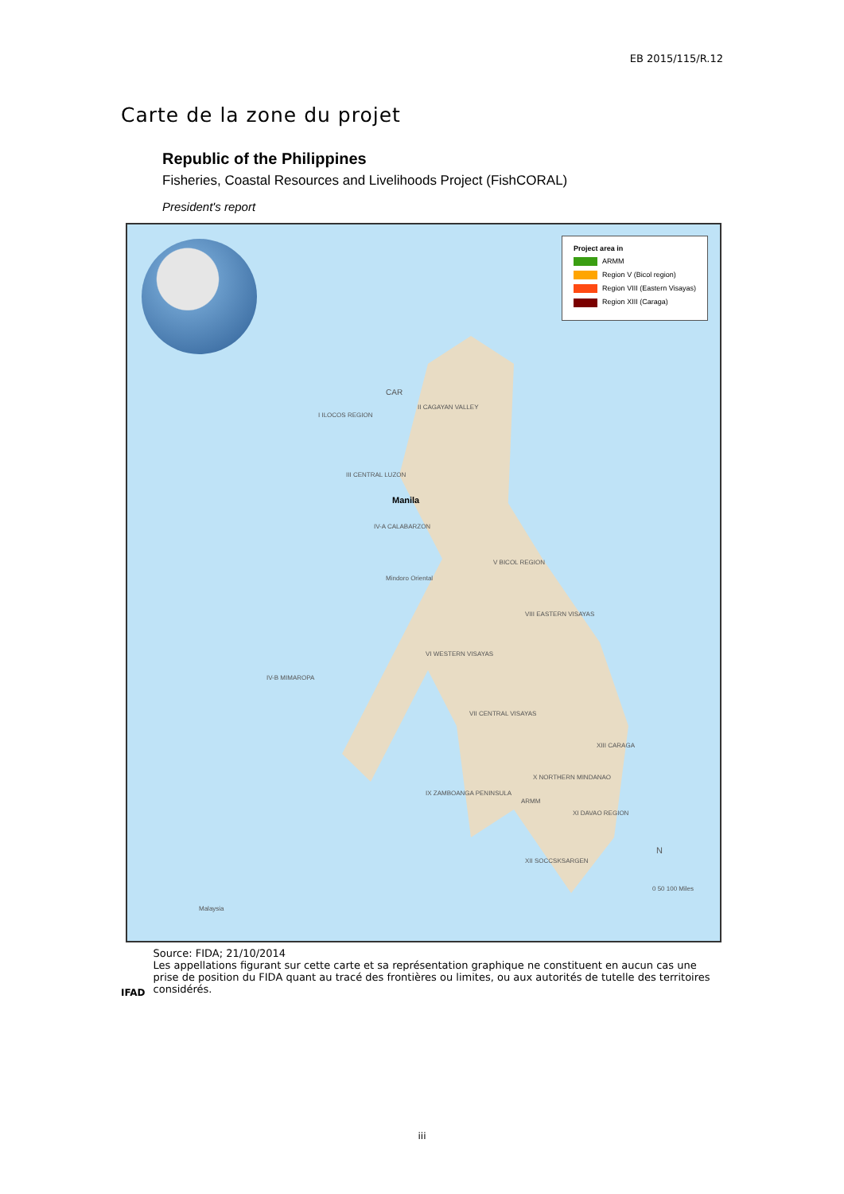EB 2015/115/R.12
Carte de la zone du projet
Republic of the Philippines
Fisheries, Coastal Resources and Livelihoods Project (FishCORAL)
President's report
Project area in
ARMM
Region V (Bicol region)
Region VIII (Eastern Visayas)
Region XIII (Caraga)
CAR
I ILOCOS REGION
II CAGAYAN VALLEY
III CENTRAL LUZON
Manila
IV-A CALABARZON
V BICOL REGION
Mindoro Oriental
VIII EASTERN VISAYAS
VI WESTERN VISAYAS
IV-B MIMAROPA
VII CENTRAL VISAYAS
XIII CARAGA
X NORTHERN MINDANAO
IX ZAMBOANGA PENINSULA
ARMM
XI DAVAO REGION
XII SOCCSKSARGEN
Malaysia
0 50 100 Miles
N
IFAD
Source: FIDA; 21/10/2014
Les appellations figurant sur cette carte et sa représentation graphique ne constituent en aucun cas une prise de position du FIDA quant au tracé des frontières ou limites, ou aux autorités de tutelle des territoires considérés.
iii